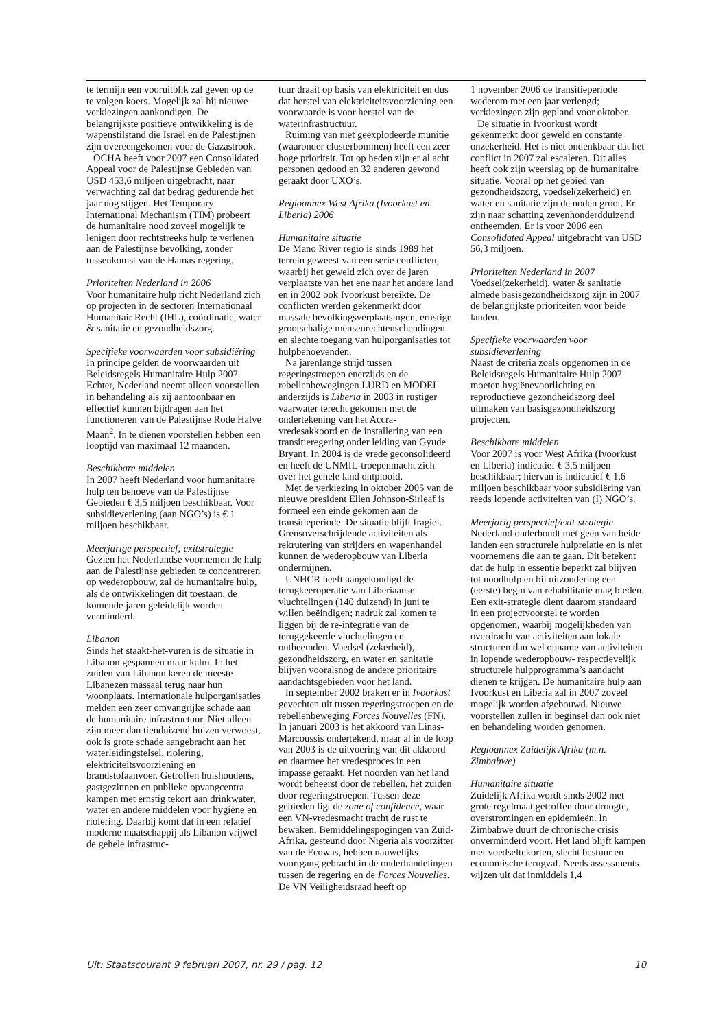te termijn een vooruitblik zal geven op de te volgen koers. Mogelijk zal hij nieuwe verkiezingen aankondigen. De belangrijkste positieve ontwikkeling is de wapenstilstand die Israël en de Palestijnen zijn overeengekomen voor de Gazastrook.
OCHA heeft voor 2007 een Consolidated Appeal voor de Palestijnse Gebieden van USD 453,6 miljoen uitgebracht, naar verwachting zal dat bedrag gedurende het jaar nog stijgen. Het Temporary International Mechanism (TIM) probeert de humanitaire nood zoveel mogelijk te lenigen door rechtstreeks hulp te verlenen aan de Palestijnse bevolking, zonder tussenkomst van de Hamas regering.
Prioriteiten Nederland in 2006
Voor humanitaire hulp richt Nederland zich op projecten in de sectoren Internationaal Humanitair Recht (IHL), coördinatie, water & sanitatie en gezondheidszorg.
Specifieke voorwaarden voor subsidiëring
In principe gelden de voorwaarden uit Beleidsregels Humanitaire Hulp 2007. Echter, Nederland neemt alleen voorstellen in behandeling als zij aantoonbaar en effectief kunnen bijdragen aan het functioneren van de Palestijnse Rode Halve Maan<sup>2</sup>. In te dienen voorstellen hebben een looptijd van maximaal 12 maanden.
Beschikbare middelen
In 2007 heeft Nederland voor humanitaire hulp ten behoeve van de Palestijnse Gebieden € 3,5 miljoen beschikbaar. Voor subsidieverlening (aan NGO’s) is € 1 miljoen beschikbaar.
Meerjarige perspectief; exitstrategie
Gezien het Nederlandse voornemen de hulp aan de Palestijnse gebieden te concentreren op wederopbouw, zal de humanitaire hulp, als de ontwikkelingen dit toestaan, de komende jaren geleidelijk worden verminderd.
Libanon
Sinds het staakt-het-vuren is de situatie in Libanon gespannen maar kalm. In het zuiden van Libanon keren de meeste Libanezen massaal terug naar hun woonplaats. Internationale hulporganisaties melden een zeer omvangrijke schade aan de humanitaire infrastructuur. Niet alleen zijn meer dan tienduizend huizen verwoest, ook is grote schade aangebracht aan het waterleidingstelsel, riolering, elektriciteitsvoorziening en brandstofaanvoer. Getroffen huishoudens, gastgezinnen en publieke opvangcentra kampen met ernstig tekort aan drinkwater, water en andere middelen voor hygiëne en riolering. Daarbij komt dat in een relatief moderne maatschappij als Libanon vrijwel de gehele infrastruc-
tuur draait op basis van elektriciteit en dus dat herstel van elektriciteitsvoorziening een voorwaarde is voor herstel van de waterinfrastructuur.
Ruiming van niet geëxplodeerde munitie (waaronder clusterbommen) heeft een zeer hoge prioriteit. Tot op heden zijn er al acht personen gedood en 32 anderen gewond geraakt door UXO’s.
Regioannex West Afrika (Ivoorkust en Liberia) 2006
Humanitaire situatie
De Mano River regio is sinds 1989 het terrein geweest van een serie conflicten, waarbij het geweld zich over de jaren verplaatste van het ene naar het andere land en in 2002 ook Ivoorkust bereikte. De conflicten werden gekenmerkt door massale bevolkingsverplaatsingen, ernstige grootschalige mensenrechtenschendingen en slechte toegang van hulporganisaties tot hulpbehoevenden.
Na jarenlange strijd tussen regeringstroepen enerzijds en de rebellenbewegingen LURD en MODEL anderzijds is Liberia in 2003 in rustiger vaarwater terecht gekomen met de ondertekening van het Accra-vredesakkoord en de installering van een transitieregering onder leiding van Gyude Bryant. In 2004 is de vrede geconsolideerd en heeft de UNMIL-troepenmacht zich over het gehele land ontplooid.
Met de verkiezing in oktober 2005 van de nieuwe president Ellen Johnson-Sirleaf is formeel een einde gekomen aan de transitieperiode. De situatie blijft fragiel. Grensoverschrijdende activiteiten als rekrutering van strijders en wapenhandel kunnen de wederopbouw van Liberia ondermijnen.
UNHCR heeft aangekondigd de terugkeeroperatie van Liberiaanse vluchtelingen (140 duizend) in juni te willen beëindigen; nadruk zal komen te liggen bij de re-integratie van de teruggekeerde vluchtelingen en ontheemden. Voedsel (zekerheid), gezondheidszorg, en water en sanitatie blijven vooralsnog de andere prioritaire aandachtsgebieden voor het land.
In september 2002 braken er in Ivoorkust gevechten uit tussen regeringstroepen en de rebellenbeweging Forces Nouvelles (FN). In januari 2003 is het akkoord van Linas-Marcoussis ondertekend, maar al in de loop van 2003 is de uitvoering van dit akkoord en daarmee het vredesproces in een impasse geraakt. Het noorden van het land wordt beheerst door de rebellen, het zuiden door regeringstroepen. Tussen deze gebieden ligt de zone of confidence, waar een VN-vredesmacht tracht de rust te bewaken. Bemiddelingspogingen van Zuid-Afrika, gesteund door Nigeria als voorzitter van de Ecowas, hebben nauwelijks voortgang gebracht in de onderhandelingen tussen de regering en de Forces Nouvelles. De VN Veiligheidsraad heeft op
1 november 2006 de transitieperiode wederom met een jaar verlengd; verkiezingen zijn gepland voor oktober.
De situatie in Ivoorkust wordt gekenmerkt door geweld en constante onzekerheid. Het is niet ondenkbaar dat het conflict in 2007 zal escaleren. Dit alles heeft ook zijn weerslag op de humanitaire situatie. Vooral op het gebied van gezondheidszorg, voedsel(zekerheid) en water en sanitatie zijn de noden groot. Er zijn naar schatting zevenhonderdduizend ontheemden. Er is voor 2006 een Consolidated Appeal uitgebracht van USD 56,3 miljoen.
Prioriteiten Nederland in 2007
Voedsel(zekerheid), water & sanitatie almede basisgezondheidszorg zijn in 2007 de belangrijkste prioriteiten voor beide landen.
Specifieke voorwaarden voor subsidieverlening
Naast de criteria zoals opgenomen in de Beleidsregels Humanitaire Hulp 2007 moeten hygiënevoorlichting en reproductieve gezondheidszorg deel uitmaken van basisgezondheidszorg projecten.
Beschikbare middelen
Voor 2007 is voor West Afrika (Ivoorkust en Liberia) indicatief € 3,5 miljoen beschikbaar; hiervan is indicatief € 1,6 miljoen beschikbaar voor subsidiëring van reeds lopende activiteiten van (I) NGO’s.
Meerjarig perspectief/exit-strategie
Nederland onderhoudt met geen van beide landen een structurele hulprelatie en is niet voornemens die aan te gaan. Dit betekent dat de hulp in essentie beperkt zal blijven tot noodhulp en bij uitzondering een (eerste) begin van rehabilitatie mag bieden. Een exit-strategie dient daarom standaard in een projectvoorstel te worden opgenomen, waarbij mogelijkheden van overdracht van activiteiten aan lokale structuren dan wel opname van activiteiten in lopende wederopbouw- respectievelijk structurele hulpprogramma’s aandacht dienen te krijgen. De humanitaire hulp aan Ivoorkust en Liberia zal in 2007 zoveel mogelijk worden afgebouwd. Nieuwe voorstellen zullen in beginsel dan ook niet en behandeling worden genomen.
Regioannex Zuidelijk Afrika (m.n. Zimbabwe)
Humanitaire situatie
Zuidelijk Afrika wordt sinds 2002 met grote regelmaat getroffen door droogte, overstromingen en epidemieën. In Zimbabwe duurt de chronische crisis onverminderd voort. Het land blijft kampen met voedseltekorten, slecht bestuur en economische terugval. Needs assessments wijzen uit dat inmiddels 1,4
Uit: Staatscourant 9 februari 2007, nr. 29 / pag. 12 10